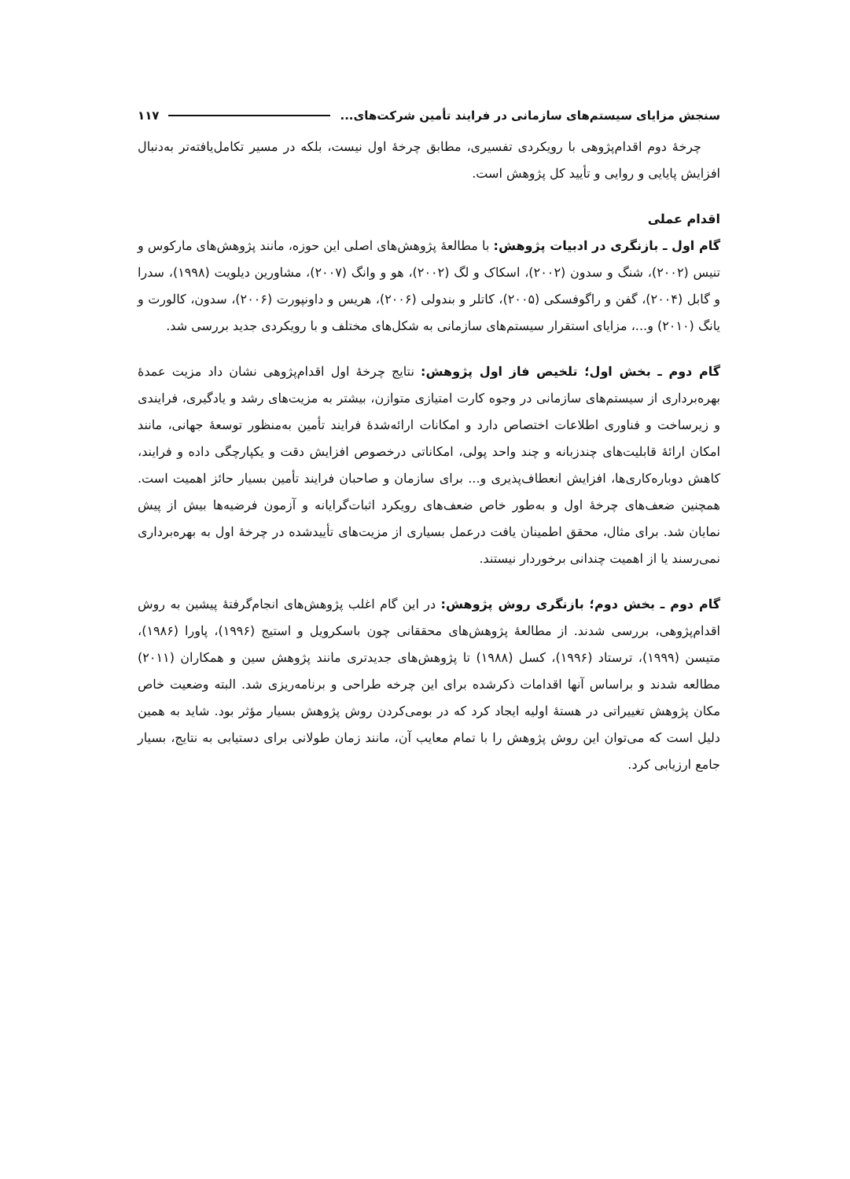سنجش مزایای سیستم‌های سازمانی در فرایند تأمین شرکت‌های... ۱۱۷
چرخهٔ دوم اقدام‌پژوهی با رویکردی تفسیری، مطابق چرخهٔ اول نیست، بلکه در مسیر تکامل‌یافته‌تر به‌دنبال افزایش پایایی و روایی و تأیید کل پژوهش است.
اقدام عملی
گام اول ـ بازنگری در ادبیات پژوهش: با مطالعهٔ پژوهش‌های اصلی این حوزه، مانند پژوهش‌های مارکوس و تنیس (۲۰۰۲)، شنگ و سدون (۲۰۰۲)، اسکاک و لگ (۲۰۰۲)، هو و وانگ (۲۰۰۷)، مشاورین دیلویت (۱۹۹۸)، سدرا و گابل (۲۰۰۴)، گفن و راگوفسکی (۲۰۰۵)، کاتلر و بندولی (۲۰۰۶)، هریس و داونپورت (۲۰۰۶)، سدون، کالورت و یانگ (۲۰۱۰) و...، مزایای استقرار سیستم‌های سازمانی به شکل‌های مختلف و با رویکردی جدید بررسی شد.
گام دوم ـ بخش اول؛ تلخیص فاز اول پژوهش: نتایج چرخهٔ اول اقدام‌پژوهی نشان داد مزیت عمدهٔ بهره‌برداری از سیستم‌های سازمانی در وجوه کارت امتیازی متوازن، بیشتر به مزیت‌های رشد و یادگیری، فرایندی و زیرساخت و فناوری اطلاعات اختصاص دارد و امکانات ارائه‌شدهٔ فرایند تأمین به‌منظور توسعهٔ جهانی، مانند امکان ارائهٔ قابلیت‌های چندزبانه و چند واحد پولی، امکاناتی درخصوص افزایش دقت و یکپارچگی داده و فرایند، کاهش دوباره‌کاری‌ها، افزایش انعطاف‌پذیری و... برای سازمان و صاحبان فرایند تأمین بسیار حائز اهمیت است. همچنین ضعف‌های چرخهٔ اول و به‌طور خاص ضعف‌های رویکرد اثبات‌گرایانه و آزمون فرضیه‌ها بیش از پیش نمایان شد. برای مثال، محقق اطمینان یافت درعمل بسیاری از مزیت‌های تأییدشده در چرخهٔ اول به بهره‌برداری نمی‌رسند یا از اهمیت چندانی برخوردار نیستند.
گام دوم ـ بخش دوم؛ بازنگری روش پژوهش: در این گام اغلب پژوهش‌های انجام‌گرفتهٔ پیشین به روش اقدام‌پژوهی، بررسی شدند. از مطالعهٔ پژوهش‌های محققانی چون باسکرویل و استیج (۱۹۹۶)، پاورا (۱۹۸۶)، متیسن (۱۹۹۹)، ترستاد (۱۹۹۶)، کسل (۱۹۸۸) تا پژوهش‌های جدیدتری مانند پژوهش سین و همکاران (۲۰۱۱) مطالعه شدند و براساس آنها اقدامات ذکرشده برای این چرخه طراحی و برنامه‌ریزی شد. البته وضعیت خاص مکان پژوهش تغییراتی در هستهٔ اولیه ایجاد کرد که در بومی‌کردن روش پژوهش بسیار مؤثر بود. شاید به همین دلیل است که می‌توان این روش پژوهش را با تمام معایب آن، مانند زمان طولانی برای دستیابی به نتایج، بسیار جامع ارزیابی کرد.